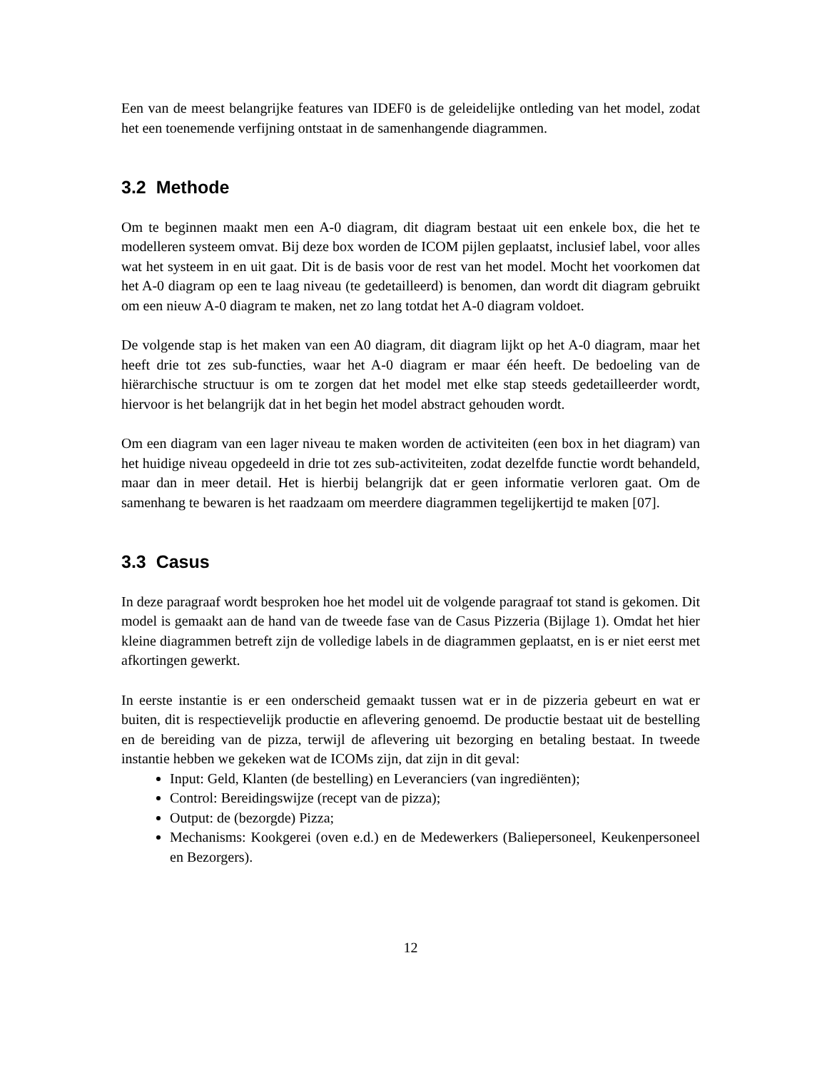Een van de meest belangrijke features van IDEF0 is de geleidelijke ontleding van het model, zodat het een toenemende verfijning ontstaat in de samenhangende diagrammen.
3.2 Methode
Om te beginnen maakt men een A-0 diagram, dit diagram bestaat uit een enkele box, die het te modelleren systeem omvat. Bij deze box worden de ICOM pijlen geplaatst, inclusief label, voor alles wat het systeem in en uit gaat. Dit is de basis voor de rest van het model. Mocht het voorkomen dat het A-0 diagram op een te laag niveau (te gedetailleerd) is benomen, dan wordt dit diagram gebruikt om een nieuw A-0 diagram te maken, net zo lang totdat het A-0 diagram voldoet.
De volgende stap is het maken van een A0 diagram, dit diagram lijkt op het A-0 diagram, maar het heeft drie tot zes sub-functies, waar het A-0 diagram er maar één heeft. De bedoeling van de hiërarchische structuur is om te zorgen dat het model met elke stap steeds gedetailleerder wordt, hiervoor is het belangrijk dat in het begin het model abstract gehouden wordt.
Om een diagram van een lager niveau te maken worden de activiteiten (een box in het diagram) van het huidige niveau opgedeeld in drie tot zes sub-activiteiten, zodat dezelfde functie wordt behandeld, maar dan in meer detail. Het is hierbij belangrijk dat er geen informatie verloren gaat. Om de samenhang te bewaren is het raadzaam om meerdere diagrammen tegelijkertijd te maken [07].
3.3 Casus
In deze paragraaf wordt besproken hoe het model uit de volgende paragraaf tot stand is gekomen. Dit model is gemaakt aan de hand van de tweede fase van de Casus Pizzeria (Bijlage 1). Omdat het hier kleine diagrammen betreft zijn de volledige labels in de diagrammen geplaatst, en is er niet eerst met afkortingen gewerkt.
In eerste instantie is er een onderscheid gemaakt tussen wat er in de pizzeria gebeurt en wat er buiten, dit is respectievelijk productie en aflevering genoemd. De productie bestaat uit de bestelling en de bereiding van de pizza, terwijl de aflevering uit bezorging en betaling bestaat. In tweede instantie hebben we gekeken wat de ICOMs zijn, dat zijn in dit geval:
Input: Geld, Klanten (de bestelling) en Leveranciers (van ingrediënten);
Control: Bereidingswijze (recept van de pizza);
Output: de (bezorgde) Pizza;
Mechanisms: Kookgerei (oven e.d.) en de Medewerkers (Baliepersoneel, Keukenpersoneel en Bezorgers).
12